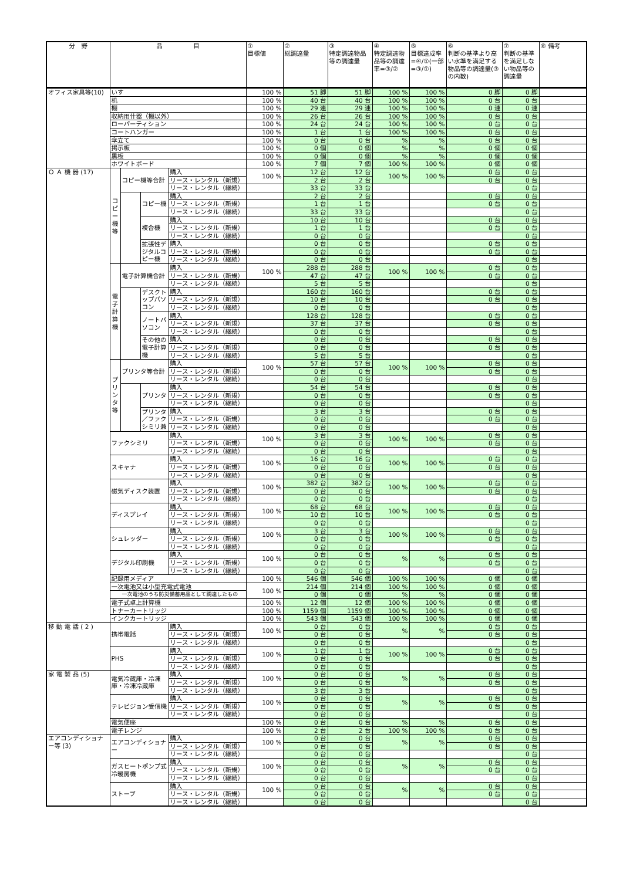| 分 野 | 品 目 | | | | ① 目標値 | ② 総調達量 | ③ 特定調達物品等の調達量 | ④ 特定調達物品等の調達率=③/② | ⑤ 目標達成率=④/①(一部=③/①) | ⑥ 判断の基準より高い水準を満足する物品等の調達量(③の内数) | ⑦ 判断の基準を満足しない物品等の調達量 | ⑧ 備考 |
| --- | --- | --- | --- | --- | --- | --- | --- | --- | --- | --- | --- | --- |
| オフィス家具等(10) | いす | | | | 100 % | 51 脚 | 51 脚 | 100 % | 100 % | 0 脚 | 0 脚 | |
| | 机 | | | | 100 % | 40 台 | 40 台 | 100 % | 100 % | 0 台 | 0 台 | |
| | 棚 | | | | 100 % | 29 連 | 29 連 | 100 % | 100 % | 0 連 | 0 連 | |
| | 収納用什器（棚以外） | | | | 100 % | 26 台 | 26 台 | 100 % | 100 % | 0 台 | 0 台 | |
| | ローパーティション | | | | 100 % | 24 台 | 24 台 | 100 % | 100 % | 0 台 | 0 台 | |
| | コートハンガー | | | | 100 % | 1 台 | 1 台 | 100 % | 100 % | 0 台 | 0 台 | |
| | 傘立て | | | | 100 % | 0 台 | 0 台 | % | % | 0 台 | 0 台 | |
| | 掲示板 | | | | 100 % | 0 個 | 0 個 | % | % | 0 個 | 0 個 | |
| | 黒板 | | | | 100 % | 0 個 | 0 個 | % | % | 0 個 | 0 個 | |
| | ホワイトボード | | | | 100 % | 7 個 | 7 個 | 100 % | 100 % | 0 個 | 0 個 | |
| Ｏ Ａ 機 器 (17) | コピー機等 | コピー機等合計 | | 購入 | 100 % | 12 台 | 12 台 | 100 % | 100 % | 0 台 | 0 台 | |
| | | | | リース・レンタル（新規） | | 2 台 | 2 台 | | | 0 台 | 0 台 | |
| | | | | リース・レンタル（継続） | | 33 台 | 33 台 | | | | 0 台 | |
| | | | コピー機 | 購入 | | 2 台 | 2 台 | | | 0 台 | 0 台 | |
| | | | | リース・レンタル（新規） | | 1 台 | 1 台 | | | 0 台 | 0 台 | |
| | | | | リース・レンタル（継続） | | 33 台 | 33 台 | | | | 0 台 | |
| | | | 複合機 | 購入 | | 10 台 | 10 台 | | | 0 台 | 0 台 | |
| | | | | リース・レンタル（新規） | | 1 台 | 1 台 | | | 0 台 | 0 台 | |
| | | | | リース・レンタル（継続） | | 0 台 | 0 台 | | | | 0 台 | |
| | | | 拡張性デジタルコピー機 | 購入 | | 0 台 | 0 台 | | | 0 台 | 0 台 | |
| | | | | リース・レンタル（新規） | | 0 台 | 0 台 | | | 0 台 | 0 台 | |
| | | | | リース・レンタル（継続） | | 0 台 | 0 台 | | | | 0 台 | |
| | 電子計算機 | 電子計算機合計 | | 購入 | 100 % | 288 台 | 288 台 | 100 % | 100 % | 0 台 | 0 台 | |
| | | | | リース・レンタル（新規） | | 47 台 | 47 台 | | | 0 台 | 0 台 | |
| | | | | リース・レンタル（継続） | | 5 台 | 5 台 | | | | 0 台 | |
| | | | デスクトップパソコン | 購入 | | 160 台 | 160 台 | | | 0 台 | 0 台 | |
| | | | | リース・レンタル（新規） | | 10 台 | 10 台 | | | 0 台 | 0 台 | |
| | | | | リース・レンタル（継続） | | 0 台 | 0 台 | | | | 0 台 | |
| | | | ノートパソコン | 購入 | | 128 台 | 128 台 | | | 0 台 | 0 台 | |
| | | | | リース・レンタル（新規） | | 37 台 | 37 台 | | | 0 台 | 0 台 | |
| | | | | リース・レンタル（継続） | | 0 台 | 0 台 | | | | 0 台 | |
| | | | その他の電子計算機 | 購入 | | 0 台 | 0 台 | | | 0 台 | 0 台 | |
| | | | | リース・レンタル（新規） | | 0 台 | 0 台 | | | 0 台 | 0 台 | |
| | | | | リース・レンタル（継続） | | 5 台 | 5 台 | | | | 0 台 | |
| | プリンタ等 | プリンタ等合計 | | 購入 | 100 % | 57 台 | 57 台 | 100 % | 100 % | 0 台 | 0 台 | |
| | | | | リース・レンタル（新規） | | 0 台 | 0 台 | | | 0 台 | 0 台 | |
| | | | | リース・レンタル（継続） | | 0 台 | 0 台 | | | | 0 台 | |
| | | | プリンタ | 購入 | | 54 台 | 54 台 | | | 0 台 | 0 台 | |
| | | | | リース・レンタル（新規） | | 0 台 | 0 台 | | | 0 台 | 0 台 | |
| | | | | リース・レンタル（継続） | | 0 台 | 0 台 | | | | 0 台 | |
| | | | プリンタ／ファクシミリ兼 | 購入 | | 3 台 | 3 台 | | | 0 台 | 0 台 | |
| | | | | リース・レンタル（新規） | | 0 台 | 0 台 | | | 0 台 | 0 台 | |
| | | | | リース・レンタル（継続） | | 0 台 | 0 台 | | | | 0 台 | |
| | ファクシミリ | | | 購入 | 100 % | 3 台 | 3 台 | 100 % | 100 % | 0 台 | 0 台 | |
| | | | | リース・レンタル（新規） | | 0 台 | 0 台 | | | 0 台 | 0 台 | |
| | | | | リース・レンタル（継続） | | 0 台 | 0 台 | | | | 0 台 | |
| | スキャナ | | | 購入 | 100 % | 16 台 | 16 台 | 100 % | 100 % | 0 台 | 0 台 | |
| | | | | リース・レンタル（新規） | | 0 台 | 0 台 | | | 0 台 | 0 台 | |
| | | | | リース・レンタル（継続） | | 0 台 | 0 台 | | | | 0 台 | |
| | 磁気ディスク装置 | | | 購入 | 100 % | 382 台 | 382 台 | 100 % | 100 % | 0 台 | 0 台 | |
| | | | | リース・レンタル（新規） | | 0 台 | 0 台 | | | 0 台 | 0 台 | |
| | | | | リース・レンタル（継続） | | 0 台 | 0 台 | | | | 0 台 | |
| | ディスプレイ | | | 購入 | 100 % | 68 台 | 68 台 | 100 % | 100 % | 0 台 | 0 台 | |
| | | | | リース・レンタル（新規） | | 10 台 | 10 台 | | | 0 台 | 0 台 | |
| | | | | リース・レンタル（継続） | | 0 台 | 0 台 | | | | 0 台 | |
| | シュレッダー | | | 購入 | 100 % | 3 台 | 3 台 | 100 % | 100 % | 0 台 | 0 台 | |
| | | | | リース・レンタル（新規） | | 0 台 | 0 台 | | | 0 台 | 0 台 | |
| | | | | リース・レンタル（継続） | | 0 台 | 0 台 | | | | 0 台 | |
| | デジタル印刷機 | | | 購入 | 100 % | 0 台 | 0 台 | % | % | 0 台 | 0 台 | |
| | | | | リース・レンタル（新規） | | 0 台 | 0 台 | | | 0 台 | 0 台 | |
| | | | | リース・レンタル（継続） | | 0 台 | 0 台 | | | | 0 台 | |
| | 記録用メディア | | | | 100 % | 546 個 | 546 個 | 100 % | 100 % | 0 個 | 0 個 | |
| | 一次電池又は小型充電式電池 | | | | 100 % | 214 個 | 214 個 | 100 % | 100 % | 0 個 | 0 個 | |
| | 一次電池のうち防災備蓄用品として調達したもの | | | | | 0 個 | 0 個 | % | % | 0 個 | 0 個 | |
| | 電子式卓上計算機 | | | | 100 % | 12 個 | 12 個 | 100 % | 100 % | 0 個 | 0 個 | |
| | トナーカートリッジ | | | | 100 % | 1159 個 | 1159 個 | 100 % | 100 % | 0 個 | 0 個 | |
| | インクカートリッジ | | | | 100 % | 543 個 | 543 個 | 100 % | 100 % | 0 個 | 0 個 | |
| 移 動 電 話 ( 2 ) | 携帯電話 | | | 購入 | 100 % | 0 台 | 0 台 | % | % | 0 台 | 0 台 | |
| | | | | リース・レンタル（新規） | | 0 台 | 0 台 | | | 0 台 | 0 台 | |
| | | | | リース・レンタル（継続） | | 0 台 | 0 台 | | | | 0 台 | |
| | PHS | | | 購入 | 100 % | 1 台 | 1 台 | 100 % | 100 % | 0 台 | 0 台 | |
| | | | | リース・レンタル（新規） | | 0 台 | 0 台 | | | 0 台 | 0 台 | |
| | | | | リース・レンタル（継続） | | 0 台 | 0 台 | | | | 0 台 | |
| 家 電 製 品 (5) | 電気冷蔵庫・冷凍庫・冷凍冷蔵庫 | | | 購入 | 100 % | 0 台 | 0 台 | % | % | 0 台 | 0 台 | |
| | | | | リース・レンタル（新規） | | 0 台 | 0 台 | | | 0 台 | 0 台 | |
| | | | | リース・レンタル（継続） | | 3 台 | 3 台 | | | | 0 台 | |
| | テレビジョン受信機 | | | 購入 | 100 % | 0 台 | 0 台 | % | % | 0 台 | 0 台 | |
| | | | | リース・レンタル（新規） | | 0 台 | 0 台 | | | 0 台 | 0 台 | |
| | | | | リース・レンタル（継続） | | 0 台 | 0 台 | | | | 0 台 | |
| | 電気便座 | | | | 100 % | 0 台 | 0 台 | % | % | 0 台 | 0 台 | |
| | 電子レンジ | | | | 100 % | 2 台 | 2 台 | 100 % | 100 % | 0 台 | 0 台 | |
| エアコンディショナー等 (3) | エアコンディショナー | | | 購入 | 100 % | 0 台 | 0 台 | % | % | 0 台 | 0 台 | |
| | | | | リース・レンタル（新規） | | 0 台 | 0 台 | | | 0 台 | 0 台 | |
| | | | | リース・レンタル（継続） | | 0 台 | 0 台 | | | | 0 台 | |
| | ガスヒートポンプ式冷暖房機 | | | 購入 | 100 % | 0 台 | 0 台 | % | % | 0 台 | 0 台 | |
| | | | | リース・レンタル（新規） | | 0 台 | 0 台 | | | 0 台 | 0 台 | |
| | | | | リース・レンタル（継続） | | 0 台 | 0 台 | | | | 0 台 | |
| | ストーブ | | | 購入 | 100 % | 0 台 | 0 台 | % | % | 0 台 | 0 台 | |
| | | | | リース・レンタル（新規） | | 0 台 | 0 台 | | | 0 台 | 0 台 | |
| | | | | リース・レンタル（継続） | | 0 台 | 0 台 | | | | 0 台 | |